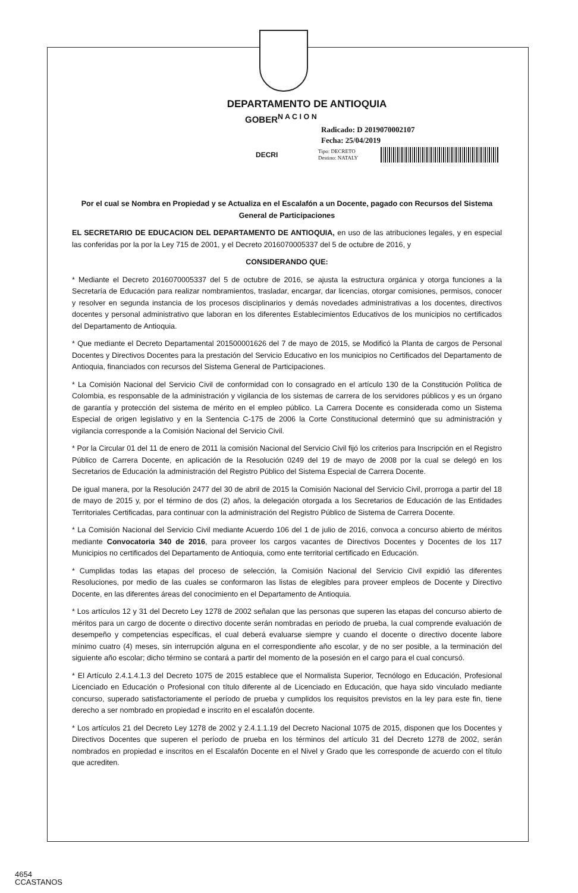DEPARTAMENTO DE ANTIOQUIA
GOBER<sup>N A C I O N</sup>
Radicado: D 2019070002107
Fecha: 25/04/2019
DECRI
Tipo: DECRETO
Destino: NATALY
Por el cual se Nombra en Propiedad y se Actualiza en el Escalafón a un Docente, pagado con Recursos del Sistema General de Participaciones
EL SECRETARIO DE EDUCACION DEL DEPARTAMENTO DE ANTIOQUIA, en uso de las atribuciones legales, y en especial las conferidas por la por la Ley 715 de 2001, y el Decreto 2016070005337 del 5 de octubre de 2016, y
CONSIDERANDO QUE:
* Mediante el Decreto 2016070005337 del 5 de octubre de 2016, se ajusta la estructura orgánica y otorga funciones a la Secretaría de Educación para realizar nombramientos, trasladar, encargar, dar licencias, otorgar comisiones, permisos, conocer y resolver en segunda instancia de los procesos disciplinarios y demás novedades administrativas a los docentes, directivos docentes y personal administrativo que laboran en los diferentes Establecimientos Educativos de los municipios no certificados del Departamento de Antioquia.
* Que mediante el Decreto Departamental 201500001626 del 7 de mayo de 2015, se Modificó la Planta de cargos de Personal Docentes y Directivos Docentes para la prestación del Servicio Educativo en los municipios no Certificados del Departamento de Antioquia, financiados con recursos del Sistema General de Participaciones.
* La Comisión Nacional del Servicio Civil de conformidad con lo consagrado en el artículo 130 de la Constitución Política de Colombia, es responsable de la administración y vigilancia de los sistemas de carrera de los servidores públicos y es un órgano de garantía y protección del sistema de mérito en el empleo público. La Carrera Docente es considerada como un Sistema Especial de origen legislativo y en la Sentencia C-175 de 2006 la Corte Constitucional determinó que su administración y vigilancia corresponde a la Comisión Nacional del Servicio Civil.
* Por la Circular 01 del 11 de enero de 2011 la comisión Nacional del Servicio Civil fijó los criterios para Inscripción en el Registro Público de Carrera Docente, en aplicación de la Resolución 0249 del 19 de mayo de 2008 por la cual se delegó en los Secretarios de Educación la administración del Registro Público del Sistema Especial de Carrera Docente.
De igual manera, por la Resolución 2477 del 30 de abril de 2015 la Comisión Nacional del Servicio Civil, prorroga a partir del 18 de mayo de 2015 y, por el término de dos (2) años, la delegación otorgada a los Secretarios de Educación de las Entidades Territoriales Certificadas, para continuar con la administración del Registro Público de Sistema de Carrera Docente.
* La Comisión Nacional del Servicio Civil mediante Acuerdo 106 del 1 de julio de 2016, convoca a concurso abierto de méritos mediante Convocatoria 340 de 2016, para proveer los cargos vacantes de Directivos Docentes y Docentes de los 117 Municipios no certificados del Departamento de Antioquia, como ente territorial certificado en Educación.
* Cumplidas todas las etapas del proceso de selección, la Comisión Nacional del Servicio Civil expidió las diferentes Resoluciones, por medio de las cuales se conformaron las listas de elegibles para proveer empleos de Docente y Directivo Docente, en las diferentes áreas del conocimiento en el Departamento de Antioquia.
* Los artículos 12 y 31 del Decreto Ley 1278 de 2002 señalan que las personas que superen las etapas del concurso abierto de méritos para un cargo de docente o directivo docente serán nombradas en periodo de prueba, la cual comprende evaluación de desempeño y competencias específicas, el cual deberá evaluarse siempre y cuando el docente o directivo docente labore mínimo cuatro (4) meses, sin interrupción alguna en el correspondiente año escolar, y de no ser posible, a la terminación del siguiente año escolar; dicho término se contará a partir del momento de la posesión en el cargo para el cual concursó.
* El Artículo 2.4.1.4.1.3 del Decreto 1075 de 2015 establece que el Normalista Superior, Tecnólogo en Educación, Profesional Licenciado en Educación o Profesional con título diferente al de Licenciado en Educación, que haya sido vinculado mediante concurso, superado satisfactoriamente el período de prueba y cumplidos los requisitos previstos en la ley para este fin, tiene derecho a ser nombrado en propiedad e inscrito en el escalafón docente.
* Los artículos 21 del Decreto Ley 1278 de 2002 y 2.4.1.1.19 del Decreto Nacional 1075 de 2015, disponen que los Docentes y Directivos Docentes que superen el período de prueba en los términos del artículo 31 del Decreto 1278 de 2002, serán nombrados en propiedad e inscritos en el Escalafón Docente en el Nivel y Grado que les corresponde de acuerdo con el título que acrediten.
4654
CCASTANOS